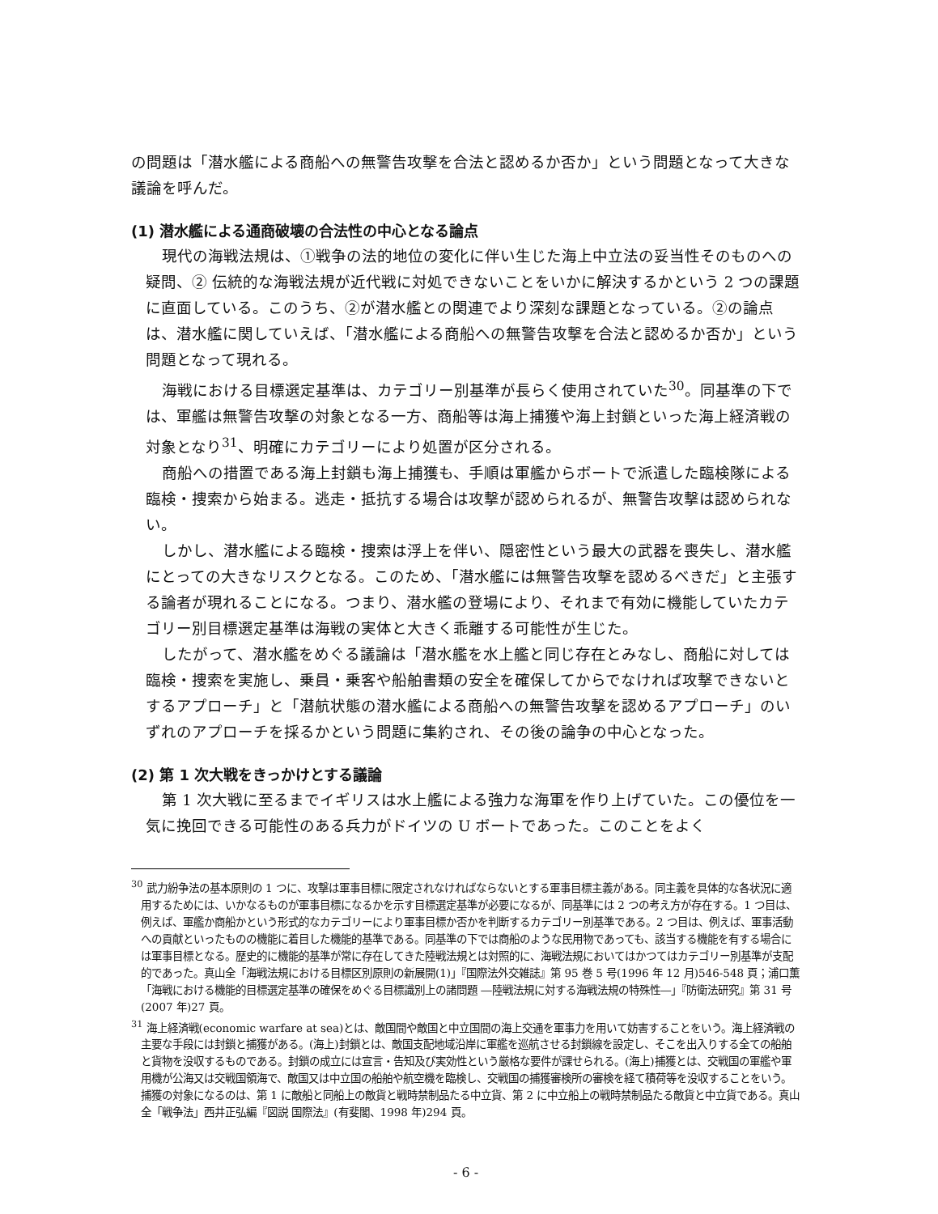の問題は「潜水艦による商船への無警告攻撃を合法と認めるか否か」という問題となって大きな議論を呼んだ。
(1) 潜水艦による通商破壊の合法性の中心となる論点
現代の海戦法規は、①戦争の法的地位の変化に伴い生じた海上中立法の妥当性そのものへの疑問、② 伝統的な海戦法規が近代戦に対処できないことをいかに解決するかという 2 つの課題に直面している。このうち、②が潜水艦との関連でより深刻な課題となっている。②の論点は、潜水艦に関していえば、「潜水艦による商船への無警告攻撃を合法と認めるか否か」という問題となって現れる。
海戦における目標選定基準は、カテゴリー別基準が長らく使用されていた<sup>30</sup>。同基準の下では、軍艦は無警告攻撃の対象となる一方、商船等は海上捕獲や海上封鎖といった海上経済戦の対象となり<sup>31</sup>、明確にカテゴリーにより処置が区分される。
商船への措置である海上封鎖も海上捕獲も、手順は軍艦からボートで派遣した臨検隊による臨検・捜索から始まる。逃走・抵抗する場合は攻撃が認められるが、無警告攻撃は認められない。
しかし、潜水艦による臨検・捜索は浮上を伴い、隠密性という最大の武器を喪失し、潜水艦にとっての大きなリスクとなる。このため、「潜水艦には無警告攻撃を認めるべきだ」と主張する論者が現れることになる。つまり、潜水艦の登場により、それまで有効に機能していたカテゴリー別目標選定基準は海戦の実体と大きく乖離する可能性が生じた。
したがって、潜水艦をめぐる議論は「潜水艦を水上艦と同じ存在とみなし、商船に対しては臨検・捜索を実施し、乗員・乗客や船舶書類の安全を確保してからでなければ攻撃できないとするアプローチ」と「潜航状態の潜水艦による商船への無警告攻撃を認めるアプローチ」のいずれのアプローチを採るかという問題に集約され、その後の論争の中心となった。
(2) 第 1 次大戦をきっかけとする議論
第 1 次大戦に至るまでイギリスは水上艦による強力な海軍を作り上げていた。この優位を一気に挽回できる可能性のある兵力がドイツの U ボートであった。このことをよく
<sup>30</sup> 武力紛争法の基本原則の 1 つに、攻撃は軍事目標に限定されなければならないとする軍事目標主義がある。同主義を具体的な各状況に適用するためには、いかなるものが軍事目標になるかを示す目標選定基準が必要になるが、同基準には 2 つの考え方が存在する。1 つ目は、例えば、軍艦か商船かという形式的なカテゴリーにより軍事目標か否かを判断するカテゴリー別基準である。2 つ目は、例えば、軍事活動への貢献といったものの機能に着目した機能的基準である。同基準の下では商船のような民用物であっても、該当する機能を有する場合には軍事目標となる。歴史的に機能的基準が常に存在してきた陸戦法規とは対照的に、海戦法規においてはかつてはカテゴリー別基準が支配的であった。真山全「海戦法規における目標区別原則の新展開(1)」『国際法外交雑誌』第 95 巻 5 号(1996 年 12 月)546-548 頁；浦口薫「海戦における機能的目標選定基準の確保をめぐる目標識別上の諸問題 ―陸戦法規に対する海戦法規の特殊性―」『防衛法研究』第 31 号(2007 年)27 頁。
<sup>31</sup> 海上経済戦(economic warfare at sea)とは、敵国間や敵国と中立国間の海上交通を軍事力を用いて妨害することをいう。海上経済戦の主要な手段には封鎖と捕獲がある。(海上)封鎖とは、敵国支配地域沿岸に軍艦を巡航させる封鎖線を設定し、そこを出入りする全ての船舶と貨物を没収するものである。封鎖の成立には宣言・告知及び実効性という厳格な要件が課せられる。(海上)捕獲とは、交戦国の軍艦や軍用機が公海又は交戦国領海で、敵国又は中立国の船舶や航空機を臨検し、交戦国の捕獲審検所の審検を経て積荷等を没収することをいう。捕獲の対象になるのは、第 1 に敵船と同船上の敵貨と戦時禁制品たる中立貨、第 2 に中立船上の戦時禁制品たる敵貨と中立貨である。真山全「戦争法」西井正弘編『図説 国際法』(有斐閣、1998 年)294 頁。
- 6 -